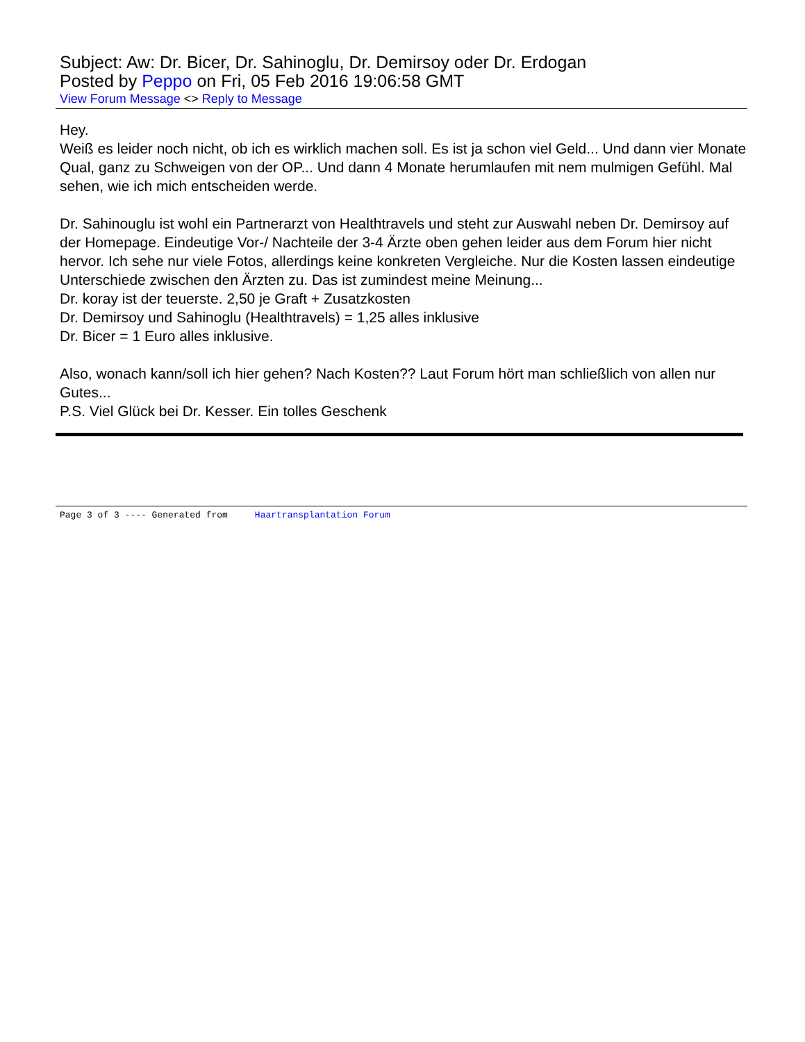Subject: Aw: Dr. Bicer, Dr. Sahinoglu, Dr. Demirsoy oder Dr. Erdogan
Posted by Peppo on Fri, 05 Feb 2016 19:06:58 GMT
View Forum Message <> Reply to Message
Hey.
Weiß es leider noch nicht, ob ich es wirklich machen soll. Es ist ja schon viel Geld... Und dann vier Monate Qual, ganz zu Schweigen von der OP... Und dann 4 Monate herumlaufen mit nem mulmigen Gefühl. Mal sehen, wie ich mich entscheiden werde.
Dr. Sahinouglu ist wohl ein Partnerarzt von Healthtravels und steht zur Auswahl neben Dr. Demirsoy auf der Homepage. Eindeutige Vor-/ Nachteile der 3-4 Ärzte oben gehen leider aus dem Forum hier nicht hervor. Ich sehe nur viele Fotos, allerdings keine konkreten Vergleiche. Nur die Kosten lassen eindeutige Unterschiede zwischen den Ärzten zu. Das ist zumindest meine Meinung...
Dr. koray ist der teuerste. 2,50 je Graft + Zusatzkosten
Dr. Demirsoy und Sahinoglu (Healthtravels) = 1,25 alles inklusive
Dr. Bicer = 1 Euro alles inklusive.
Also, wonach kann/soll ich hier gehen? Nach Kosten?? Laut Forum hört man schließlich von allen nur Gutes...
P.S. Viel Glück bei Dr. Kesser. Ein tolles Geschenk
Page 3 of 3 ---- Generated from Haartransplantation Forum